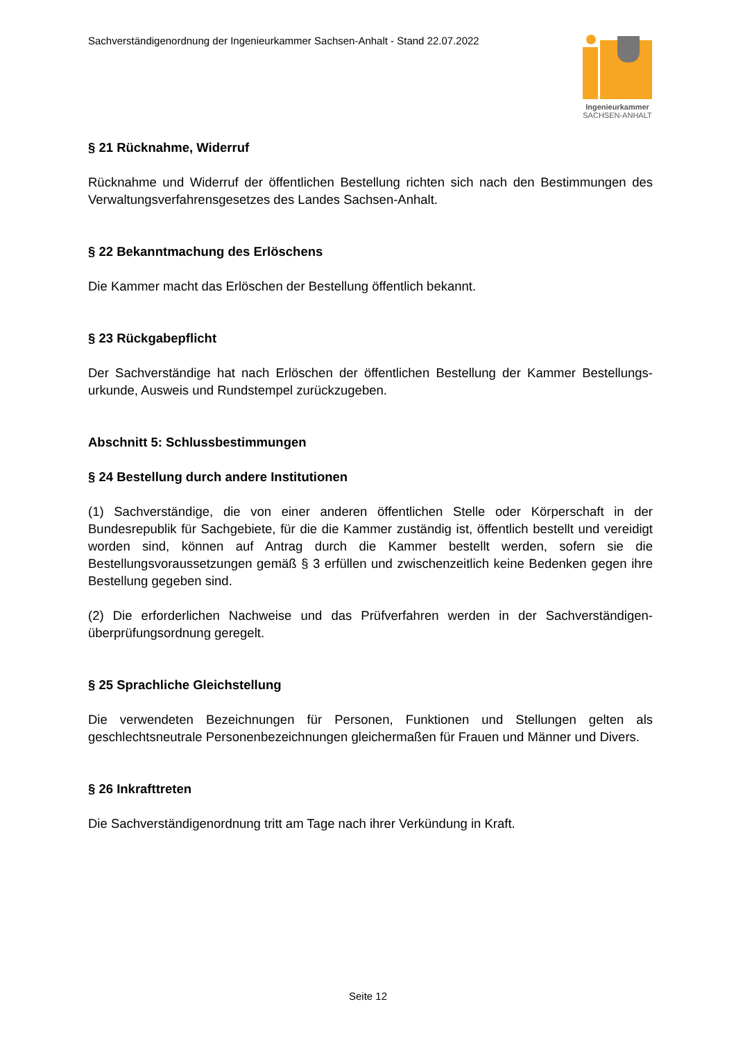Sachverständigenordnung der Ingenieurkammer Sachsen-Anhalt - Stand 22.07.2022
Ingenieurkammer
SACHSEN-ANHALT
§ 21 Rücknahme, Widerruf
Rücknahme und Widerruf der öffentlichen Bestellung richten sich nach den Bestimmungen des Verwaltungsverfahrensgesetzes des Landes Sachsen-Anhalt.
§ 22 Bekanntmachung des Erlöschens
Die Kammer macht das Erlöschen der Bestellung öffentlich bekannt.
§ 23 Rückgabepflicht
Der Sachverständige hat nach Erlöschen der öffentlichen Bestellung der Kammer Bestellungs-urkunde, Ausweis und Rundstempel zurückzugeben.
Abschnitt 5: Schlussbestimmungen
§ 24 Bestellung durch andere Institutionen
(1) Sachverständige, die von einer anderen öffentlichen Stelle oder Körperschaft in der Bundesrepublik für Sachgebiete, für die die Kammer zuständig ist, öffentlich bestellt und vereidigt worden sind, können auf Antrag durch die Kammer bestellt werden, sofern sie die Bestellungsvoraussetzungen gemäß § 3 erfüllen und zwischenzeitlich keine Bedenken gegen ihre Bestellung gegeben sind.
(2) Die erforderlichen Nachweise und das Prüfverfahren werden in der Sachverständigen-überprüfungsordnung geregelt.
§ 25 Sprachliche Gleichstellung
Die verwendeten Bezeichnungen für Personen, Funktionen und Stellungen gelten als geschlechtsneutrale Personenbezeichnungen gleichermaßen für Frauen und Männer und Divers.
§ 26 Inkrafttreten
Die Sachverständigenordnung tritt am Tage nach ihrer Verkündung in Kraft.
Seite 12